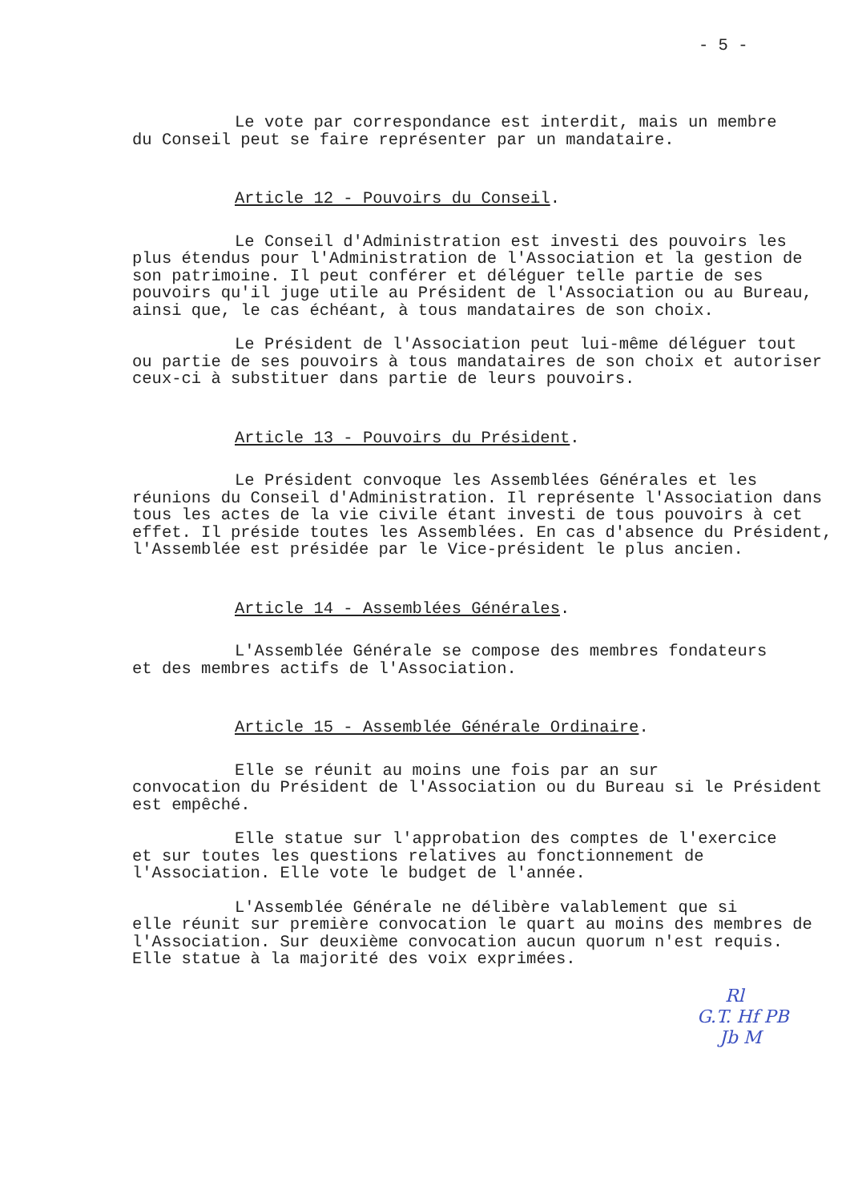- 5 -
Le vote par correspondance est interdit, mais un membre
du Conseil peut se faire représenter par un mandataire.
Article 12 - Pouvoirs du Conseil.
Le Conseil d'Administration est investi des pouvoirs les
plus étendus pour l'Administration de l'Association et la gestion de son patrimoine. Il peut conférer et déléguer telle partie de ses pouvoirs qu'il juge utile au Président de l'Association ou au Bureau, ainsi que, le cas échéant, à tous mandataires de son choix.
Le Président de l'Association peut lui-même déléguer tout
ou partie de ses pouvoirs à tous mandataires de son choix et autoriser ceux-ci à substituer dans partie de leurs pouvoirs.
Article 13 - Pouvoirs du Président.
Le Président convoque les Assemblées Générales et les
réunions du Conseil d'Administration. Il représente l'Association dans tous les actes de la vie civile étant investi de tous pouvoirs à cet effet. Il préside toutes les Assemblées. En cas d'absence du Président, l'Assemblée est présidée par le Vice-président le plus ancien.
Article 14 - Assemblées Générales.
L'Assemblée Générale se compose des membres fondateurs
et des membres actifs de l'Association.
Article 15 - Assemblée Générale Ordinaire.
Elle se réunit au moins une fois par an sur
convocation du Président de l'Association ou du Bureau si le Président est empêché.
Elle statue sur l'approbation des comptes de l'exercice
et sur toutes les questions relatives au fonctionnement de l'Association. Elle vote le budget de l'année.
L'Assemblée Générale ne délibère valablement que si
elle réunit sur première convocation le quart au moins des membres de l'Association. Sur deuxième convocation aucun quorum n'est requis.
Elle statue à la majorité des voix exprimées.
Rl
G.T. Hf PB
Jb M